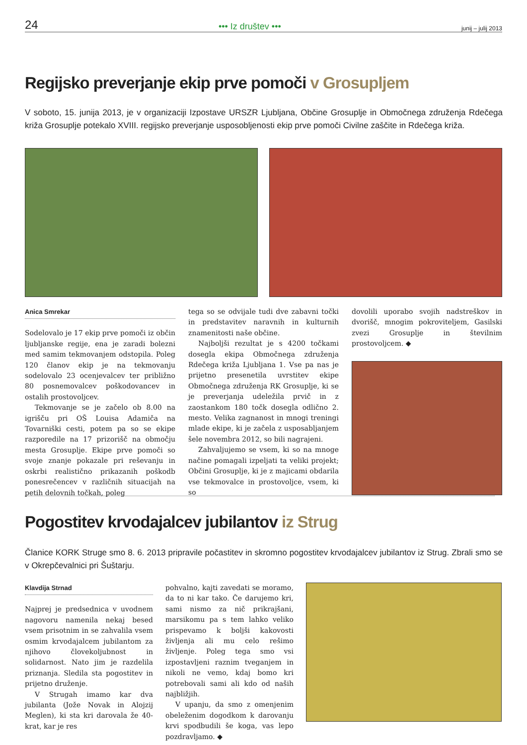24 ••• Iz društev ••• junij – julij 2013
Regijsko preverjanje ekip prve pomoči v Grosupljem
V soboto, 15. junija 2013, je v organizaciji Izpostave URSZR Ljubljana, Občine Grosuplje in Območnega združenja Rdečega križa Grosuplje potekalo XVIII. regijsko preverjanje usposobljenosti ekip prve pomoči Civilne zaščite in Rdečega križa.
Anica Smrekar
Sodelovalo je 17 ekip prve pomoči iz občin ljubljanske regije, ena je zaradi bolezni med samim tekmovanjem odstopila. Poleg 120 članov ekip je na tekmovanju sodelovalo 23 ocenjevalcev ter približno 80 posnemovalcev poškodovancev in ostalih prostovoljcev.
Tekmovanje se je začelo ob 8.00 na igrišču pri OŠ Louisa Adamiča na Tovarniški cesti, potem pa so se ekipe razporedile na 17 prizorišč na območju mesta Grosuplje. Ekipe prve pomoči so svoje znanje pokazale pri reševanju in oskrbi realistično prikazanih poškodb ponesrečencev v različnih situacijah na petih delovnih točkah, poleg
tega so se odvijale tudi dve zabavni točki in predstavitev naravnih in kulturnih znamenitosti naše občine.
Najboljši rezultat je s 4200 točkami dosegla ekipa Območnega združenja Rdečega križa Ljubljana 1. Vse pa nas je prijetno presenetila uvrstitev ekipe Območnega združenja RK Grosuplje, ki se je preverjanja udeležila prvič in z zaostankom 180 točk dosegla odlično 2. mesto. Velika zagnanost in mnogi treningi mlade ekipe, ki je začela z usposabljanjem šele novembra 2012, so bili nagrajeni.
Zahvaljujemo se vsem, ki so na mnoge načine pomagali izpeljati ta veliki projekt; Občini Grosuplje, ki je z majicami obdarila vse tekmovalce in prostovoljce, vsem, ki so
dovolili uporabo svojih nadstreškov in dvorišč, mnogim pokroviteljem, Gasilski zvezi Grosuplje in številnim prostovoljcem. ◆
Pogostitev krvodajalcev jubilantov iz Strug
Članice KORK Struge smo 8. 6. 2013 pripravile počastitev in skromno pogostitev krvodajalcev jubilantov iz Strug. Zbrali smo se v Okrepčevalnici pri Šuštarju.
Klavdija Strnad
Najprej je predsednica v uvodnem nagovoru namenila nekaj besed vsem prisotnim in se zahvalila vsem osmim krvodajalcem jubilantom za njihovo človekoljubnost in solidarnost. Nato jim je razdelila priznanja. Sledila sta pogostitev in prijetno druženje.
V Strugah imamo kar dva jubilanta (Jože Novak in Alojzij Meglen), ki sta kri darovala že 40-krat, kar je res
pohvalno, kajti zavedati se moramo, da to ni kar tako. Če darujemo kri, sami nismo za nič prikrajšani, marsikomu pa s tem lahko veliko prispevamo k boljši kakovosti življenja ali mu celo rešimo življenje. Poleg tega smo vsi izpostavljeni raznim tveganjem in nikoli ne vemo, kdaj bomo kri potrebovali sami ali kdo od naših najbližjih.
V upanju, da smo z omenjenim obeleženim dogodkom k darovanju krvi spodbudili še koga, vas lepo pozdravljamo. ◆